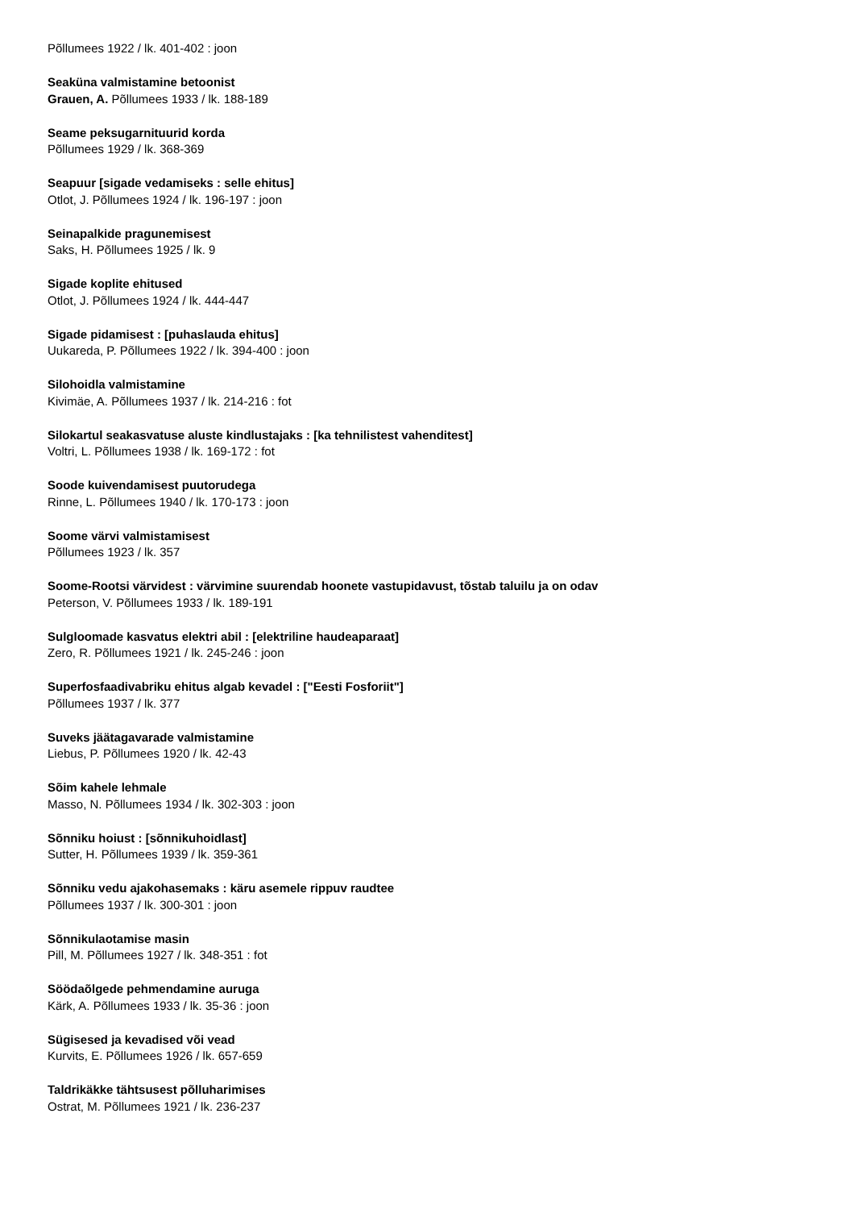Põllumees 1922 / lk. 401-402 : joon
Seaküna valmistamine betoonist
Grauen, A. Põllumees 1933 / lk. 188-189
Seame peksugarnituurid korda
Põllumees 1929 / lk. 368-369
Seapuur [sigade vedamiseks : selle ehitus]
Otlot, J. Põllumees 1924 / lk. 196-197 : joon
Seinapalkide pragunemisest
Saks, H. Põllumees 1925 / lk. 9
Sigade koplite ehitused
Otlot, J. Põllumees 1924 / lk. 444-447
Sigade pidamisest : [puhaslauda ehitus]
Uukareda, P. Põllumees 1922 / lk. 394-400 : joon
Silohoidla valmistamine
Kivimäe, A. Põllumees 1937 / lk. 214-216 : fot
Silokartul seakasvatuse aluste kindlustajaks : [ka tehnilistest vahenditest]
Voltri, L. Põllumees 1938 / lk. 169-172 : fot
Soode kuivendamisest puutorudega
Rinne, L. Põllumees 1940 / lk. 170-173 : joon
Soome värvi valmistamisest
Põllumees 1923 / lk. 357
Soome-Rootsi värvidest : värvimine suurendab hoonete vastupidavust, tõstab taluilu ja on odav
Peterson, V. Põllumees 1933 / lk. 189-191
Sulgloomade kasvatus elektri abil : [elektriline haudeaparaat]
Zero, R. Põllumees 1921 / lk. 245-246 : joon
Superfosfaadivabriku ehitus algab kevadel : ["Eesti Fosforiit"]
Põllumees 1937 / lk. 377
Suveks jäätagavarade valmistamine
Liebus, P. Põllumees 1920 / lk. 42-43
Sõim kahele lehmale
Masso, N. Põllumees 1934 / lk. 302-303 : joon
Sõnniku hoiust : [sõnnikuhoidlast]
Sutter, H. Põllumees 1939 / lk. 359-361
Sõnniku vedu ajakohasemaks : käru asemele rippuv raudtee
Põllumees 1937 / lk. 300-301 : joon
Sõnnikulaotamise masin
Pill, M. Põllumees 1927 / lk. 348-351 : fot
Söödaõlgede pehmendamine auruga
Kärk, A. Põllumees 1933 / lk. 35-36 : joon
Sügisesed ja kevadised või vead
Kurvits, E. Põllumees 1926 / lk. 657-659
Taldrikäkke tähtsusest põlluharimises
Ostrat, M. Põllumees 1921 / lk. 236-237